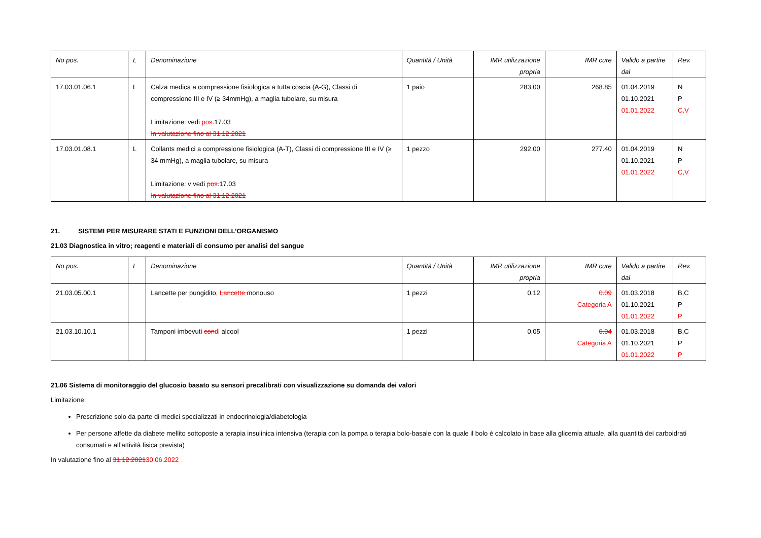| No pos. | L | Denominazione | Quantità / Unità | IMR utilizzazione propria | IMR cure | Valido a partire dal | Rev. |
| --- | --- | --- | --- | --- | --- | --- | --- |
| 17.03.01.06.1 | L | Calza medica a compressione fisiologica a tutta coscia (A-G), Classi di compressione III e IV (≥ 34mmHg), a maglia tubolare, su misura Limitazione: vedi pos. 17.03 In valutazione fino al 31.12.2021 | 1 paio | 283.00 | 268.85 | 01.04.2019 01.10.2021 01.01.2022 | N P C,V |
| 17.03.01.08.1 | L | Collants medici a compressione fisiologica (A-T), Classi di compressione III e IV (≥ 34 mmHg), a maglia tubolare, su misura Limitazione: v vedi pos. 17.03 In valutazione fino al 31.12.2021 | 1 pezzo | 292.00 | 277.40 | 01.04.2019 01.10.2021 01.01.2022 | N P C,V |
21. SISTEMI PER MISURARE STATI E FUNZIONI DELL’ORGANISMO
21.03 Diagnostica in vitro; reagenti e materiali di consumo per analisi del sangue
| No pos. | L | Denominazione | Quantità / Unità | IMR utilizzazione propria | IMR cure | Valido a partire dal | Rev. |
| --- | --- | --- | --- | --- | --- | --- | --- |
| 21.03.05.00.1 | | Lancette per pungidito , Lancette monouso | 1 pezzi | 0.12 | 0.09 Categoria A | 01.03.2018 01.10.2021 01.01.2022 | B,C P P |
| 21.03.10.10.1 | | Tamponi imbevuti con di alcool | 1 pezzi | 0.05 | 0.04 Categoria A | 01.03.2018 01.10.2021 01.01.2022 | B,C P P |
21.06 Sistema di monitoraggio del glucosio basato su sensori precalibrati con visualizzazione su domanda dei valori
Limitazione:
Prescrizione solo da parte di medici specializzati in endocrinologia/diabetologia
Per persone affette da diabete mellito sottoposte a terapia insulinica intensiva (terapia con la pompa o terapia bolo-basale con la quale il bolo è calcolato in base alla glicemia attuale, alla quantità dei carboidrati consumati e all’attività fisica prevista)
In valutazione fino al 31.12.202130.06.2022